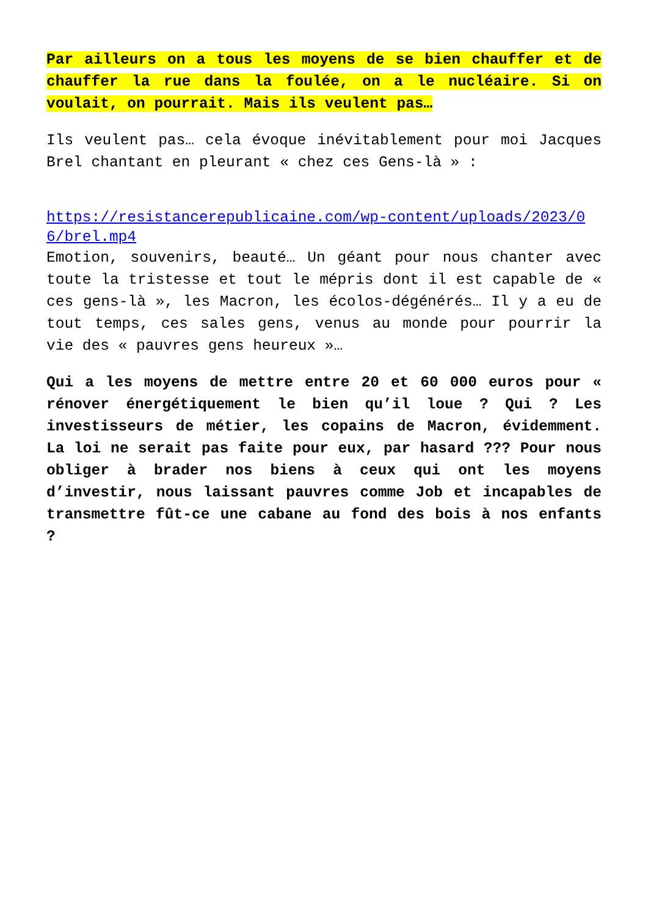Par ailleurs on a tous les moyens de se bien chauffer et de chauffer la rue dans la foulée, on a le nucléaire. Si on voulait, on pourrait. Mais ils veulent pas…
Ils veulent pas… cela évoque inévitablement pour moi Jacques Brel chantant en pleurant « chez ces Gens-là » :
https://resistancerepublicaine.com/wp-content/uploads/2023/06/brel.mp4
Emotion, souvenirs, beauté… Un géant pour nous chanter avec toute la tristesse et tout le mépris dont il est capable de « ces gens-là », les Macron, les écolos-dégénérés… Il y a eu de tout temps, ces sales gens, venus au monde pour pourrir la vie des « pauvres gens heureux »…
Qui a les moyens de mettre entre 20 et 60 000 euros pour « rénover énergétiquement le bien qu’il loue ? Qui ? Les investisseurs de métier, les copains de Macron, évidemment. La loi ne serait pas faite pour eux, par hasard ??? Pour nous obliger à brader nos biens à ceux qui ont les moyens d’investir, nous laissant pauvres comme Job et incapables de transmettre fût-ce une cabane au fond des bois à nos enfants ?